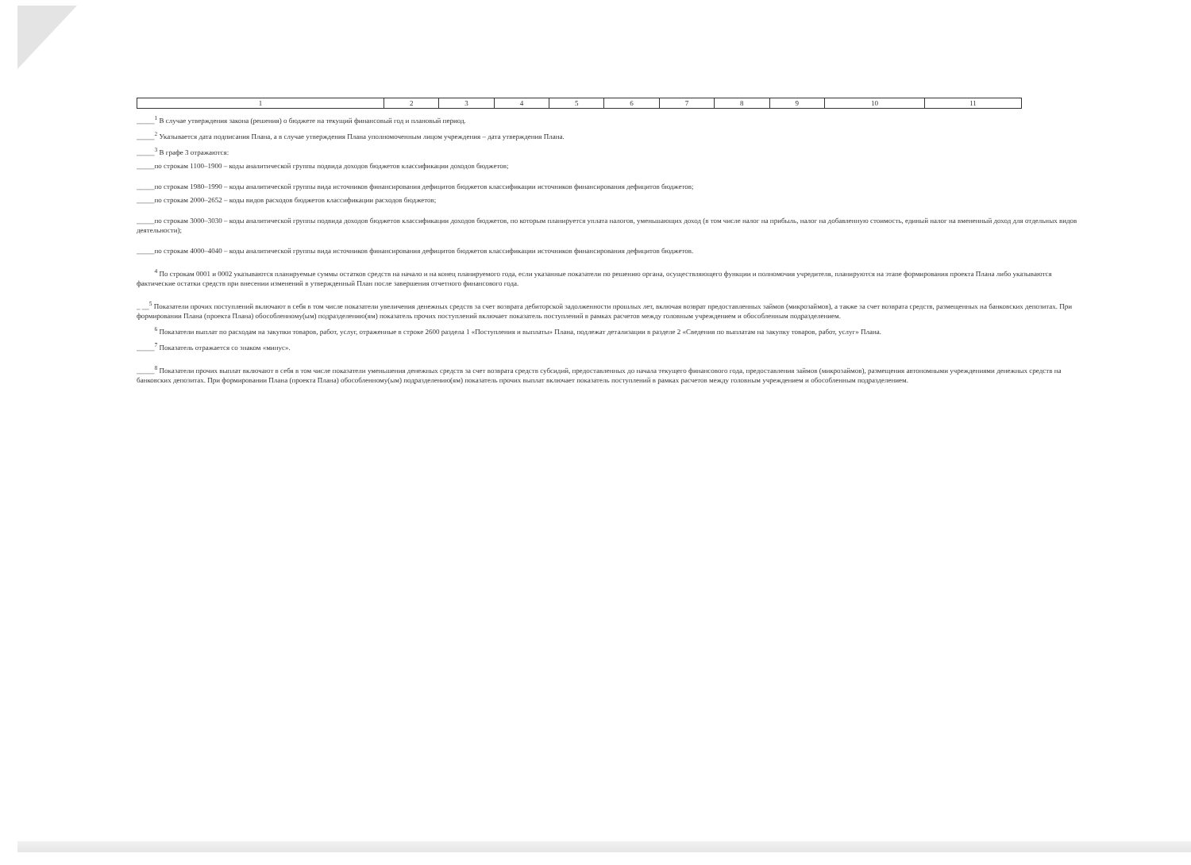| 1 | 2 | 3 | 4 | 5 | 6 | 7 | 8 | 9 | 10 | 11 |
_____<sup>1</sup> В случае утверждения закона (решения) о бюджете на текущий финансовый год и плановый период.
_____<sup>2</sup> Указывается дата подписания Плана, а в случае утверждения Плана уполномоченным лицом учреждения – дата утверждения Плана.
_____<sup>3</sup> В графе 3 отражаются:
_____по строкам 1100–1900 – коды аналитической группы подвида доходов бюджетов классификации доходов бюджетов;
_____по строкам 1980–1990 – коды аналитической группы вида источников финансирования дефицитов бюджетов классификации источников финансирования дефицитов бюджетов;
_____по строкам 2000–2652 – коды видов расходов бюджетов классификации расходов бюджетов;
_____по строкам 3000–3030 – коды аналитической группы подвида доходов бюджетов классификации доходов бюджетов, по которым планируется уплата налогов, уменьшающих доход (в том числе налог на прибыль, налог на добавленную стоимость, единый налог на вмененный доход для отдельных видов деятельности);
_____по строкам 4000–4040 – коды аналитической группы вида источников финансирования дефицитов бюджетов классификации источников финансирования дефицитов бюджетов.
<sup>4</sup> По строкам 0001 и 0002 указываются планируемые суммы остатков средств на начало и на конец планируемого года, если указанные показатели по решению органа, осуществляющего функции и полномочия учредителя, планируются на этапе формирования проекта Плана либо указываются фактические остатки средств при внесении изменений в утвержденный План после завершения отчетного финансового года.
_ __<sup>5</sup> Показатели прочих поступлений включают в себя в том числе показатели увеличения денежных средств за счет возврата дебиторской задолженности прошлых лет, включая возврат предоставленных займов (микрозаймов), а также за счет возврата средств, размещенных на банковских депозитах. При формировании Плана (проекта Плана) обособленному(ым) подразделению(ям) показатель прочих поступлений включает показатель поступлений в рамках расчетов между головным учреждением и обособленным подразделением.
<sup>6</sup> Показатели выплат по расходам на закупки товаров, работ, услуг, отраженные в строке 2600 раздела 1 «Поступления и выплаты» Плана, подлежат детализации в разделе 2 «Сведения по выплатам на закупку товаров, работ, услуг» Плана.
_____<sup>7</sup> Показатель отражается со знаком «минус».
_____<sup>8</sup> Показатели прочих выплат включают в себя в том числе показатели уменьшения денежных средств за счет возврата средств субсидий, предоставленных до начала текущего финансового года, предоставления займов (микрозаймов), размещения автономными учреждениями денежных средств на банковских депозитах. При формировании Плана (проекта Плана) обособленному(ым) подразделению(ям) показатель прочих выплат включает показатель поступлений в рамках расчетов между головным учреждением и обособленным подразделением.